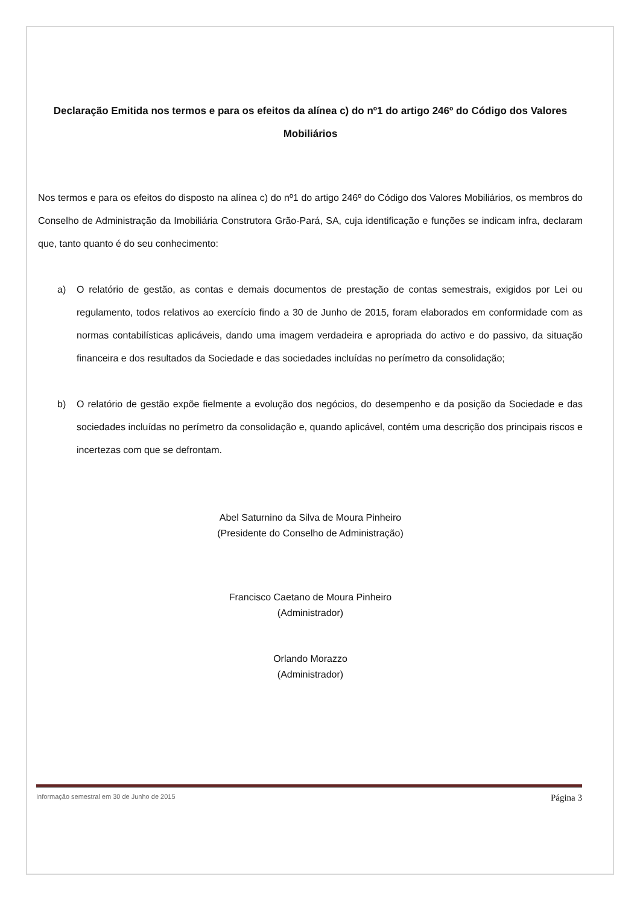Declaração Emitida nos termos e para os efeitos da alínea c) do nº1 do artigo 246º do Código dos Valores Mobiliários
Nos termos e para os efeitos do disposto na alínea c) do nº1 do artigo 246º do Código dos Valores Mobiliários, os membros do Conselho de Administração da Imobiliária Construtora Grão-Pará, SA, cuja identificação e funções se indicam infra, declaram que, tanto quanto é do seu conhecimento:
a) O relatório de gestão, as contas e demais documentos de prestação de contas semestrais, exigidos por Lei ou regulamento, todos relativos ao exercício findo a 30 de Junho de 2015, foram elaborados em conformidade com as normas contabilísticas aplicáveis, dando uma imagem verdadeira e apropriada do activo e do passivo, da situação financeira e dos resultados da Sociedade e das sociedades incluídas no perímetro da consolidação;
b) O relatório de gestão expõe fielmente a evolução dos negócios, do desempenho e da posição da Sociedade e das sociedades incluídas no perímetro da consolidação e, quando aplicável, contém uma descrição dos principais riscos e incertezas com que se defrontam.
Abel Saturnino da Silva de Moura Pinheiro
(Presidente do Conselho de Administração)
Francisco Caetano de Moura Pinheiro
(Administrador)
Orlando Morazzo
(Administrador)
Informação semestral em 30 de Junho de 2015 Página 3